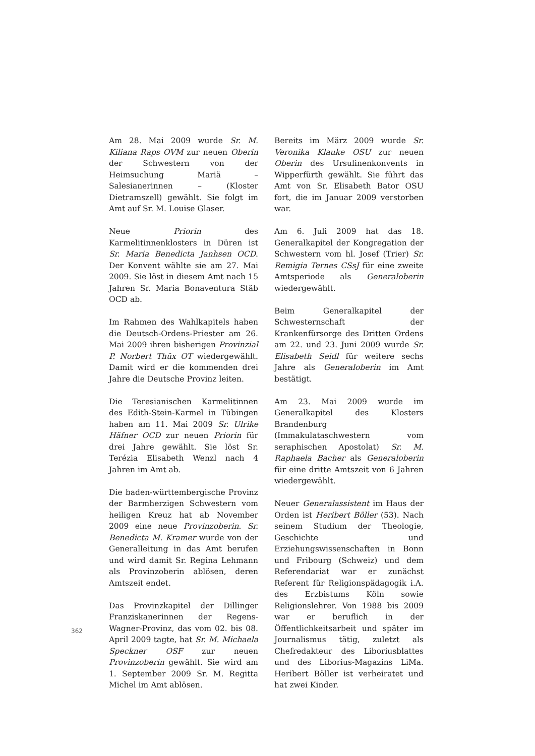Am 28. Mai 2009 wurde Sr. M. Kiliana Raps OVM zur neuen Oberin der Schwestern von der Heimsuchung Mariä – Salesianerinnen – (Kloster Dietramszell) gewählt. Sie folgt im Amt auf Sr. M. Louise Glaser.
Neue Priorin des Karmelitinnenklosters in Düren ist Sr. Maria Benedicta Janhsen OCD. Der Konvent wählte sie am 27. Mai 2009. Sie löst in diesem Amt nach 15 Jahren Sr. Maria Bonaventura Stäb OCD ab.
Im Rahmen des Wahlkapitels haben die Deutsch-Ordens-Priester am 26. Mai 2009 ihren bisherigen Provinzial P. Norbert Thüx OT wiedergewählt. Damit wird er die kommenden drei Jahre die Deutsche Provinz leiten.
Die Teresianischen Karmelitinnen des Edith-Stein-Karmel in Tübingen haben am 11. Mai 2009 Sr. Ulrike Häfner OCD zur neuen Priorin für drei Jahre gewählt. Sie löst Sr. Terézia Elisabeth Wenzl nach 4 Jahren im Amt ab.
Die baden-württembergische Provinz der Barmherzigen Schwestern vom heiligen Kreuz hat ab November 2009 eine neue Provinzoberin. Sr. Benedicta M. Kramer wurde von der Generalleitung in das Amt berufen und wird damit Sr. Regina Lehmann als Provinzoberin ablösen, deren Amtszeit endet.
Das Provinzkapitel der Dillinger Franziskanerinnen der Regens-Wagner-Provinz, das vom 02. bis 08. April 2009 tagte, hat Sr. M. Michaela Speckner OSF zur neuen Provinzoberin gewählt. Sie wird am 1. September 2009 Sr. M. Regitta Michel im Amt ablösen.
Bereits im März 2009 wurde Sr. Veronika Klauke OSU zur neuen Oberin des Ursulinenkonvents in Wipperfürth gewählt. Sie führt das Amt von Sr. Elisabeth Bator OSU fort, die im Januar 2009 verstorben war.
Am 6. Juli 2009 hat das 18. Generalkapitel der Kongregation der Schwestern vom hl. Josef (Trier) Sr. Remigia Ternes CSsJ für eine zweite Amtsperiode als Generaloberin wiedergewählt.
Beim Generalkapitel der Schwesternschaft der Krankenfürsorge des Dritten Ordens am 22. und 23. Juni 2009 wurde Sr. Elisabeth Seidl für weitere sechs Jahre als Generaloberin im Amt bestätigt.
Am 23. Mai 2009 wurde im Generalkapitel des Klosters Brandenburg (Immakulataschwestern vom seraphischen Apostolat) Sr. M. Raphaela Bacher als Generaloberin für eine dritte Amtszeit von 6 Jahren wiedergewählt.
Neuer Generalassistent im Haus der Orden ist Heribert Böller (53). Nach seinem Studium der Theologie, Geschichte und Erziehungswissenschaften in Bonn und Fribourg (Schweiz) und dem Referendariat war er zunächst Referent für Religionspädagogik i.A. des Erzbistums Köln sowie Religionslehrer. Von 1988 bis 2009 war er beruflich in der Öffentlichkeitsarbeit und später im Journalismus tätig, zuletzt als Chefredakteur des Liboriusblattes und des Liborius-Magazins LiMa. Heribert Böller ist verheiratet und hat zwei Kinder.
362